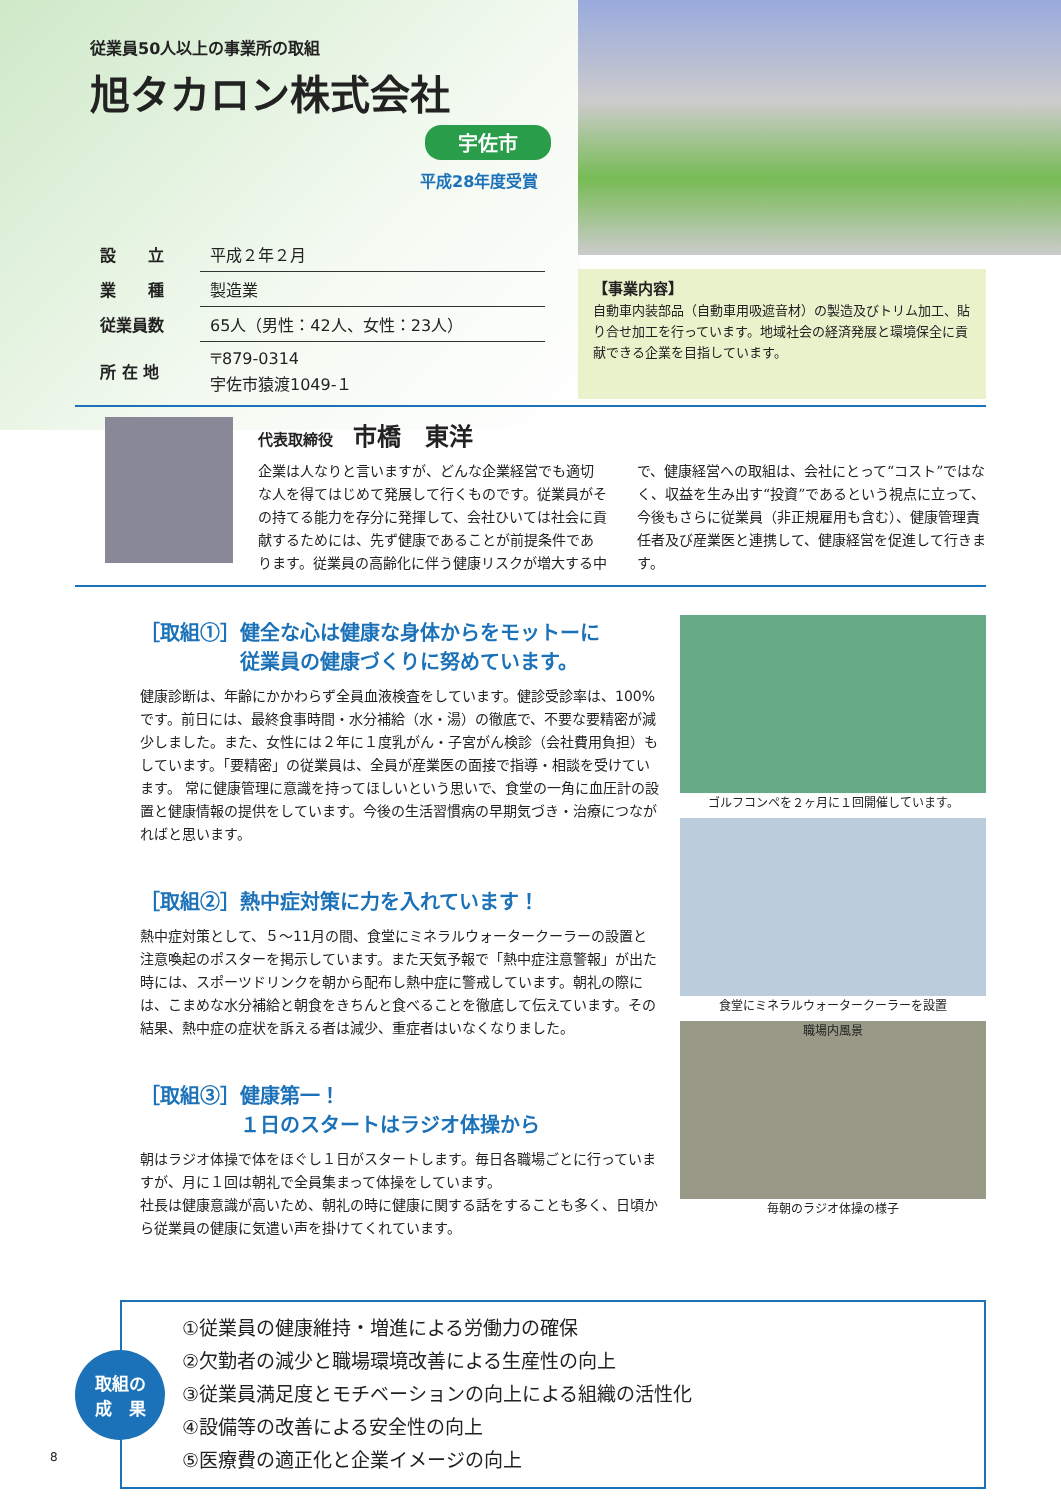従業員50人以上の事業所の取組
旭タカロン株式会社
宇佐市
平成28年度受賞
| 設 立 | 平成２年２月 |
| 業 種 | 製造業 |
| 従業員数 | 65人（男性：42人、女性：23人） |
| 所 在 地 | 〒879-0314 宇佐市猿渡1049-１ |
【事業内容】
自動車内装部品（自動車用吸遮音材）の製造及びトリム加工、貼り合せ加工を行っています。地域社会の経済発展と環境保全に貢献できる企業を目指しています。
代表取締役 市橋　東洋
企業は人なりと言いますが、どんな企業経営でも適切な人を得てはじめて発展して行くものです。従業員がその持てる能力を存分に発揮して、会社ひいては社会に貢献するためには、先ず健康であることが前提条件であります。従業員の高齢化に伴う健康リスクが増大する中で、健康経営への取組は、会社にとって“コスト”ではなく、収益を生み出す“投資”であるという視点に立って、今後もさらに従業員（非正規雇用も含む）、健康管理責任者及び産業医と連携して、健康経営を促進して行きます。
［取組①］健全な心は健康な身体からをモットーに
　　　　　従業員の健康づくりに努めています。
健康診断は、年齢にかかわらず全員血液検査をしています。健診受診率は、100%です。前日には、最終食事時間・水分補給（水・湯）の徹底で、不要な要精密が減少しました。また、女性には２年に１度乳がん・子宮がん検診（会社費用負担）もしています。「要精密」の従業員は、全員が産業医の面接で指導・相談を受けています。 常に健康管理に意識を持ってほしいという思いで、食堂の一角に血圧計の設置と健康情報の提供をしています。今後の生活習慣病の早期気づき・治療につながればと思います。
［取組②］熱中症対策に力を入れています！
熱中症対策として、５～11月の間、食堂にミネラルウォータークーラーの設置と注意喚起のポスターを掲示しています。また天気予報で「熱中症注意警報」が出た時には、スポーツドリンクを朝から配布し熱中症に警戒しています。朝礼の際には、こまめな水分補給と朝食をきちんと食べることを徹底して伝えています。その結果、熱中症の症状を訴える者は減少、重症者はいなくなりました。
［取組③］健康第一！
　　　　　１日のスタートはラジオ体操から
朝はラジオ体操で体をほぐし１日がスタートします。毎日各職場ごとに行っていますが、月に１回は朝礼で全員集まって体操をしています。
社長は健康意識が高いため、朝礼の時に健康に関する話をすることも多く、日頃から従業員の健康に気遣い声を掛けてくれています。
ゴルフコンペを２ヶ月に１回開催しています。
食堂にミネラルウォータークーラーを設置
職場内風景
毎朝のラジオ体操の様子
取組の
成　果
①従業員の健康維持・増進による労働力の確保
②欠勤者の減少と職場環境改善による生産性の向上
③従業員満足度とモチベーションの向上による組織の活性化
④設備等の改善による安全性の向上
⑤医療費の適正化と企業イメージの向上
8